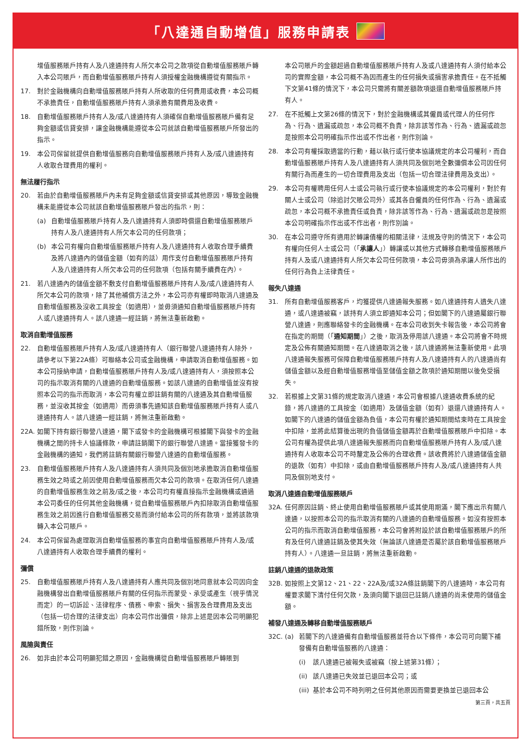「八達通自動增值」服務申請表
增值服務賬戶持有人及八達通持有人所欠本公司之款項從自動增值服務賬戶轉入本公司賬戶，而自動增值服務賬戶持有人須授權金融機構遵從有關指示。
17. 對於金融機構向自動增值服務賬戶持有人所收取的任何費用或收費，本公司概不承擔責任，自動增值服務賬戶持有人須承擔有關費用及收費。
18. 自動增值服務賬戶持有人及/或八達通持有人須確保自動增值服務賬戶備有足夠金額或信貸安排，讓金融機構能遵從本公司就該自動增值服務賬戶所發出的指示。
19. 本公司保留就提供自動增值服務向自動增值服務賬戶持有人及/或八達通持有人收取合理費用的權利。
無法履行指示
20. 若由於自動增值服務賬戶內未有足夠金額或信貸安排或其他原因，導致金融機構未能遵從本公司就該自動增值服務賬戶發出的指示，則：
(a) 自動增值服務賬戶持有人及八達通持有人須即時償還自動增值服務賬戶持有人及八達通持有人所欠本公司的任何款項；
(b) 本公司有權向自動增值服務賬戶持有人及八達通持有人收取合理手續費及將八達通內的儲值金額（如有的話）用作支付自動增值服務賬戶持有人及八達通持有人所欠本公司的任何款項（包括有關手續費在內）。
21. 若八達通內的儲值金額不敷支付自動增值服務賬戶持有人及/或八達通持有人所欠本公司的款項，除了其他補償方法之外，本公司亦有權即時取消八達通及自動增值服務及沒收工具按金（如適用），並毋須通知自動增值服務賬戶持有人或八達通持有人。該八達通一經註銷，將無法重新啟動。
取消自動增值服務
22. 自動增值服務賬戶持有人及/或八達通持有人（銀行聯營八達通持有人除外，請參考以下第22A條）可聯絡本公司或金融機構，申請取消自動增值服務。如本公司接納申請，自動增值服務賬戶持有人及/或八達通持有人，須按照本公司的指示取消有關的八達通的自動增值服務。如該八達通的自動增值並沒有按照本公司的指示而取消，本公司有權立即註銷有關的八達通及其自動增值服務，並沒收其按金（如適用）而毋須事先通知該自動增值服務賬戶持有人或八達通持有人。該八達通一經註銷，將無法重新啟動。
22A. 如閣下持有銀行聯營八達通，閣下或發卡的金融機構可根據閣下與發卡的金融機構之間的持卡人協議條款，申請註銷閣下的銀行聯營八達通。當接獲發卡的金融機構的通知，我們將註銷有關銀行聯營八達通的自動增值服務。
23. 自動增值服務賬戶持有人及八達通持有人須共同及個別地承擔取消自動增值服務生效之時或之前因使用自動增值服務而欠本公司的款項。在取消任何八達通的自動增值服務生效之前及/或之後，本公司均有權直接指示金融機構或通過本公司委任的任何其他金融機構，從自動增值服務賬戶內扣除取消自動增值服務生效之前因進行自動增值服務交易而須付給本公司的所有款項，並將該款項轉入本公司賬戶。
24. 本公司保留為處理取消自動增值服務的事宜向自動增值服務賬戶持有人及/或八達通持有人收取合理手續費的權利。
彌償
25. 自動增值服務賬戶持有人及八達通持有人應共同及個別地同意就本公司因向金融機構發出自動增值服務賬戶有關的任何指示而蒙受、承受或產生（視乎情況而定）的一切訴訟、法律程序、債務、申索、損失、損害及合理費用及支出（包括一切合理的法律支出）向本公司作出彌償，除非上述是因本公司明顯犯錯所致，則作別論。
風險與責任
26. 如非由於本公司明顯犯錯之原因，金融機構從自動增值服務賬戶轉賬到
本公司賬戶的金額超過自動增值服務賬戶持有人及或八達通持有人須付給本公司的實際金額，本公司概不為因而產生的任何損失或損害承擔責任。在不抵觸下文第41條的情況下，本公司只需將有關差額款項退還自動增值服務賬戶持有人。
27. 在不抵觸上文第26條的情況下，對於金融機構或其僱員或代理人的任何作為、行為、遺漏或疏忽，本公司概不負責，除非該等作為、行為、遺漏或疏忽是按照本公司明確指示作出或不作出者，則作別論。
28. 本公司有權採取適當的行動，藉以執行或行使本協議規定的本公司權利，而自動增值服務賬戶持有人及八達通持有人須共同及個別地全數彌償本公司因任何有關行為而產生的一切合理費用及支出（包括一切合理法律費用及支出）。
29. 本公司有權聘用任何人士或公司執行或行使本協議規定的本公司權利，對於有關人士或公司（除追討欠賬公司外）或其各自僱員的任何作為、行為、遺漏或疏忽，本公司概不承擔責任或負責，除非該等作為、行為、遺漏或疏忽是按照本公司明確指示作出或不作出者，則作別論。
30. 在本公司遵守所有適用於轉讓債權的相關法律，法規及守則的情況下，本公司有權向任何人士或公司（「承讓人」）轉讓或以其他方式轉移自動增值服務賬戶持有人及或八達通持有人所欠本公司任何款項，本公司毋須為承讓人所作出的任何行為負上法律責任。
報失八達通
31. 所有自動增值服務客戶，均獲提供八達通報失服務。如八達通持有人遺失八達通，或八達通被竊，該持有人須立即通知本公司；但如閣下的八達通屬銀行聯營八達通，則應聯絡發卡的金融機構。在本公司收到失卡報告後，本公司將會在指定的期間（「通知期間」）之後，取消及停用該八達通。本公司將會不時規定及公佈有關通知期間。在八達通取消之後，該八達通將無法重新使用。此項八達通報失服務可保障自動增值服務賬戶持有人及八達通持有人的八達通尚有儲值金額以及經自動增值服務增值至儲值金額之款項於通知期間以後免受損失。
32. 若根據上文第31條的規定取消八達通，本公司會根據八達通收費系統的紀錄，將八達通的工具按金（如適用）及儲值金額（如有）退還八達通持有人。如閣下的八達通的儲值金額為負值，本公司有權於通知期間結束時在工具按金中扣除，並將此結算後出現的負值儲值金額再於自動增值服務賬戶中扣除。本公司有權為提供此項八達通報失服務而向自動增值服務賬戶持有人及/或八達通持有人收取本公司不時釐定及公佈的合理收費。該收費將於八達通儲值金額的退款（如有）中扣除，或由自動增值服務賬戶持有人及/或八達通持有人共同及個別地支付。
取消八達通自動增值服務賬戶
32A. 任何原因註銷、終止使用自動增值服務賬戶或其使用期滿，閣下應出示有關八達通，以按照本公司的指示取消有關的八達通的自動增值服務。如沒有按照本公司的指示而取消自動增值服務，本公司會將附設於該自動增值服務賬戶的所有及任何八達通註銷及使其失效（無論該八達通是否屬於該自動增值服務賬戶持有人）。八達通一旦註銷，將無法重新啟動。
註銷八達通的退款政策
32B. 如按照上文第12、21、22、22A及/或32A條註銷閣下的八達通時，本公司有權要求閣下清付任何欠款，及須向閣下退回已註銷八達通的尚未使用的儲值金額。
補發八達通及轉移自動增值服務賬戶
32C. (a) 若閣下的八達通備有自動增值服務並符合以下條件，本公司可向閣下補發備有自動增值服務的八達通：
(i) 該八達通已被報失或被竊（按上述第31條）；
(ii) 該八達通已失效並已退回本公司；或
(iii) 基於本公司不時列明之任何其他原因而需要更換並已退回本公
第三頁，共五頁